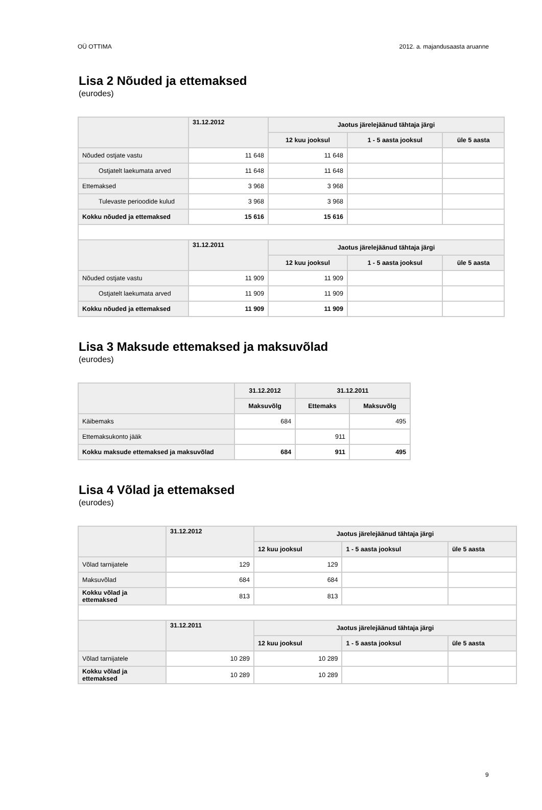OÜ OTTIMA 2012. a. majandusaasta aruanne
Lisa 2 Nõuded ja ettemaksed
(eurodes)
| | 31.12.2012 | Jaotus järelejäänud tähtaja järgi | | |
| --- | --- | --- | --- | --- |
| | | 12 kuu jooksul | 1 - 5 aasta jooksul | üle 5 aasta |
| Nõuded ostjate vastu | 11 648 | 11 648 | | |
| Ostjatelt laekumata arved | 11 648 | 11 648 | | |
| Ettemaksed | 3 968 | 3 968 | | |
| Tulevaste perioodide kulud | 3 968 | 3 968 | | |
| Kokku nõuded ja ettemaksed | 15 616 | 15 616 | | |
| | 31.12.2011 | Jaotus järelejäänud tähtaja järgi | | |
| | | 12 kuu jooksul | 1 - 5 aasta jooksul | üle 5 aasta |
| Nõuded ostjate vastu | 11 909 | 11 909 | | |
| Ostjatelt laekumata arved | 11 909 | 11 909 | | |
| Kokku nõuded ja ettemaksed | 11 909 | 11 909 | | |
Lisa 3 Maksude ettemaksed ja maksuvõlad
(eurodes)
| | 31.12.2012 | 31.12.2011 | |
| --- | --- | --- | --- |
| | Maksuvõlg | Ettemaks | Maksuvõlg |
| Käibemaks | 684 | | 495 |
| Ettemaksukonto jääk | | 911 | |
| Kokku maksude ettemaksed ja maksuvõlad | 684 | 911 | 495 |
Lisa 4 Võlad ja ettemaksed
(eurodes)
| | 31.12.2012 | Jaotus järelejäänud tähtaja järgi | | |
| --- | --- | --- | --- | --- |
| | | 12 kuu jooksul | 1 - 5 aasta jooksul | üle 5 aasta |
| Võlad tarnijatele | 129 | 129 | | |
| Maksuvõlad | 684 | 684 | | |
| Kokku võlad ja ettemaksed | 813 | 813 | | |
| | 31.12.2011 | Jaotus järelejäänud tähtaja järgi | | |
| | | 12 kuu jooksul | 1 - 5 aasta jooksul | üle 5 aasta |
| Võlad tarnijatele | 10 289 | 10 289 | | |
| Kokku võlad ja ettemaksed | 10 289 | 10 289 | | |
9